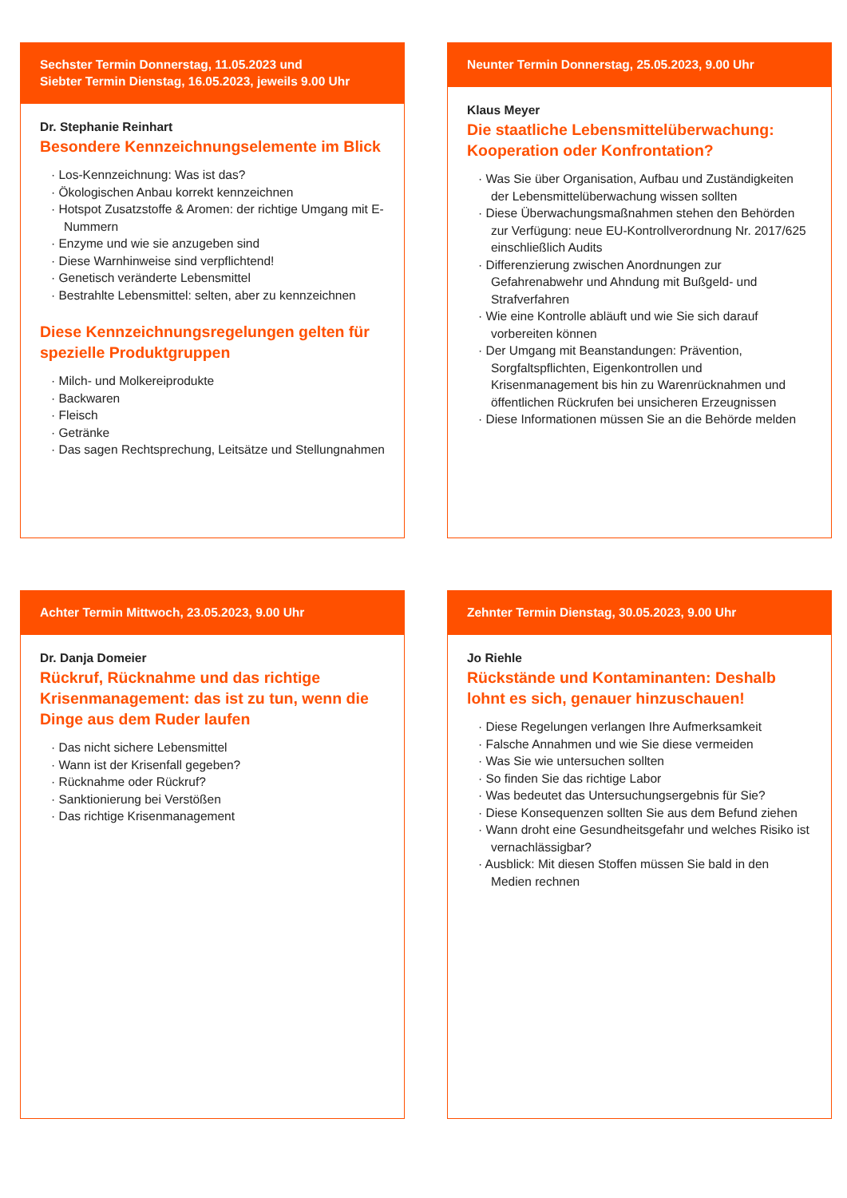Sechster Termin Donnerstag, 11.05.2023 und
Siebter Termin Dienstag, 16.05.2023, jeweils 9.00 Uhr
Dr. Stephanie Reinhart
Besondere Kennzeichnungselemente im Blick
· Los-Kennzeichnung: Was ist das?
· Ökologischen Anbau korrekt kennzeichnen
· Hotspot Zusatzstoffe & Aromen: der richtige Umgang mit E-Nummern
· Enzyme und wie sie anzugeben sind
· Diese Warnhinweise sind verpflichtend!
· Genetisch veränderte Lebensmittel
· Bestrahlte Lebensmittel: selten, aber zu kennzeichnen
Diese Kennzeichnungsregelungen gelten für spezielle Produktgruppen
· Milch- und Molkereiprodukte
· Backwaren
· Fleisch
· Getränke
· Das sagen Rechtsprechung, Leitsätze und Stellungnahmen
Neunter Termin Donnerstag, 25.05.2023, 9.00 Uhr
Klaus Meyer
Die staatliche Lebensmittelüberwachung: Kooperation oder Konfrontation?
· Was Sie über Organisation, Aufbau und Zuständigkeiten der Lebensmittelüberwachung wissen sollten
· Diese Überwachungsmaßnahmen stehen den Behörden zur Verfügung: neue EU-Kontrollverordnung Nr. 2017/625 einschließlich Audits
· Differenzierung zwischen Anordnungen zur Gefahrenabwehr und Ahndung mit Bußgeld- und Strafverfahren
· Wie eine Kontrolle abläuft und wie Sie sich darauf vorbereiten können
· Der Umgang mit Beanstandungen: Prävention, Sorgfaltspflichten, Eigenkontrollen und Krisenmanagement bis hin zu Warenrücknahmen und öffentlichen Rückrufen bei unsicheren Erzeugnissen
· Diese Informationen müssen Sie an die Behörde melden
Achter Termin Mittwoch, 23.05.2023, 9.00 Uhr
Dr. Danja Domeier
Rückruf, Rücknahme und das richtige Krisenmanagement: das ist zu tun, wenn die Dinge aus dem Ruder laufen
· Das nicht sichere Lebensmittel
· Wann ist der Krisenfall gegeben?
· Rücknahme oder Rückruf?
· Sanktionierung bei Verstößen
· Das richtige Krisenmanagement
Zehnter Termin Dienstag, 30.05.2023, 9.00 Uhr
Jo Riehle
Rückstände und Kontaminanten: Deshalb lohnt es sich, genauer hinzuschauen!
· Diese Regelungen verlangen Ihre Aufmerksamkeit
· Falsche Annahmen und wie Sie diese vermeiden
· Was Sie wie untersuchen sollten
· So finden Sie das richtige Labor
· Was bedeutet das Untersuchungsergebnis für Sie?
· Diese Konsequenzen sollten Sie aus dem Befund ziehen
· Wann droht eine Gesundheitsgefahr und welches Risiko ist vernachlässigbar?
· Ausblick: Mit diesen Stoffen müssen Sie bald in den Medien rechnen